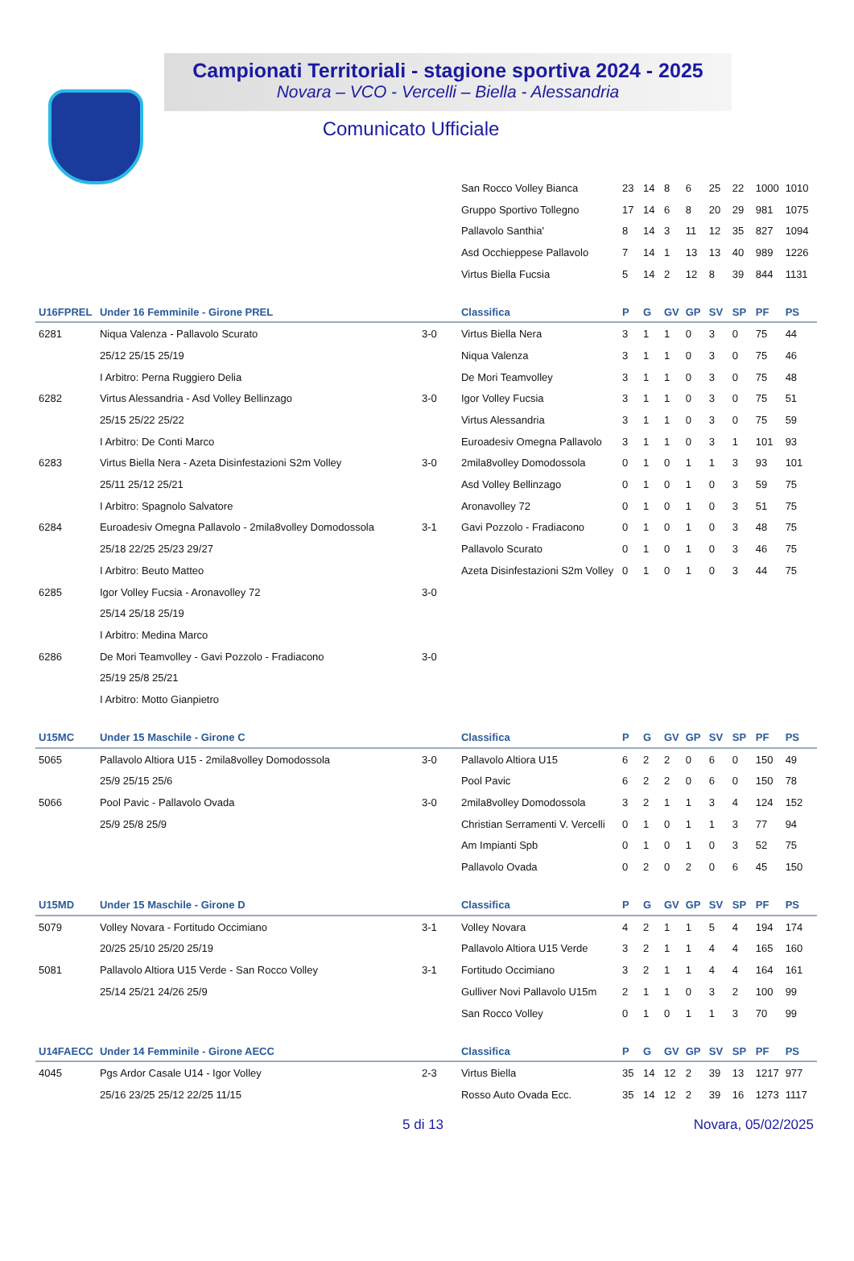Campionati Territoriali - stagione sportiva 2024 - 2025
Novara – VCO - Vercelli – Biella - Alessandria
Comunicato Ufficiale
| | | | San Rocco Volley Bianca | 23 | 14 | 8 | 6 | 25 | 22 | 1000 | 1010 |
| | | | Gruppo Sportivo Tollegno | 17 | 14 | 6 | 8 | 20 | 29 | 981 | 1075 |
| | | | Pallavolo Santhia' | 8 | 14 | 3 | 11 | 12 | 35 | 827 | 1094 |
| | | | Asd Occhieppese Pallavolo | 7 | 14 | 1 | 13 | 13 | 40 | 989 | 1226 |
| | | | Virtus Biella Fucsia | 5 | 14 | 2 | 12 | 8 | 39 | 844 | 1131 |
| U16FPREL | Under 16 Femminile - Girone PREL | | Classifica | P | G | GV | GP | SV | SP | PF | PS |
| 6281 | Niqua Valenza - Pallavolo Scurato | 3-0 | Virtus Biella Nera | 3 | 1 | 1 | 0 | 3 | 0 | 75 | 44 |
| | 25/12 25/15 25/19 | | Niqua Valenza | 3 | 1 | 1 | 0 | 3 | 0 | 75 | 46 |
| | I Arbitro: Perna Ruggiero Delia | | De Mori Teamvolley | 3 | 1 | 1 | 0 | 3 | 0 | 75 | 48 |
| 6282 | Virtus Alessandria - Asd Volley Bellinzago | 3-0 | Igor Volley Fucsia | 3 | 1 | 1 | 0 | 3 | 0 | 75 | 51 |
| | 25/15 25/22 25/22 | | Virtus Alessandria | 3 | 1 | 1 | 0 | 3 | 0 | 75 | 59 |
| | I Arbitro: De Conti Marco | | Euroadesiv Omegna Pallavolo | 3 | 1 | 1 | 0 | 3 | 1 | 101 | 93 |
| 6283 | Virtus Biella Nera - Azeta Disinfestazioni S2m Volley | 3-0 | 2mila8volley Domodossola | 0 | 1 | 0 | 1 | 1 | 3 | 93 | 101 |
| | 25/11 25/12 25/21 | | Asd Volley Bellinzago | 0 | 1 | 0 | 1 | 0 | 3 | 59 | 75 |
| | I Arbitro: Spagnolo Salvatore | | Aronavolley 72 | 0 | 1 | 0 | 1 | 0 | 3 | 51 | 75 |
| 6284 | Euroadesiv Omegna Pallavolo - 2mila8volley Domodossola | 3-1 | Gavi Pozzolo - Fradiacono | 0 | 1 | 0 | 1 | 0 | 3 | 48 | 75 |
| | 25/18 22/25 25/23 29/27 | | Pallavolo Scurato | 0 | 1 | 0 | 1 | 0 | 3 | 46 | 75 |
| | I Arbitro: Beuto Matteo | | Azeta Disinfestazioni S2m Volley | 0 | 1 | 0 | 1 | 0 | 3 | 44 | 75 |
| 6285 | Igor Volley Fucsia - Aronavolley 72 | 3-0 | | | | | | | | | |
| | 25/14 25/18 25/19 | | | | | | | | | | |
| | I Arbitro: Medina Marco | | | | | | | | | | |
| 6286 | De Mori Teamvolley - Gavi Pozzolo - Fradiacono | 3-0 | | | | | | | | | |
| | 25/19 25/8 25/21 | | | | | | | | | | |
| | I Arbitro: Motto Gianpietro | | | | | | | | | | |
| U15MC | Under 15 Maschile - Girone C | | Classifica | P | G | GV | GP | SV | SP | PF | PS |
| 5065 | Pallavolo Altiora U15 - 2mila8volley Domodossola | 3-0 | Pallavolo Altiora U15 | 6 | 2 | 2 | 0 | 6 | 0 | 150 | 49 |
| | 25/9 25/15 25/6 | | Pool Pavic | 6 | 2 | 2 | 0 | 6 | 0 | 150 | 78 |
| 5066 | Pool Pavic - Pallavolo Ovada | 3-0 | 2mila8volley Domodossola | 3 | 2 | 1 | 1 | 3 | 4 | 124 | 152 |
| | 25/9 25/8 25/9 | | Christian Serramenti V. Vercelli | 0 | 1 | 0 | 1 | 1 | 3 | 77 | 94 |
| | | | Am Impianti Spb | 0 | 1 | 0 | 1 | 0 | 3 | 52 | 75 |
| | | | Pallavolo Ovada | 0 | 2 | 0 | 2 | 0 | 6 | 45 | 150 |
| U15MD | Under 15 Maschile - Girone D | | Classifica | P | G | GV | GP | SV | SP | PF | PS |
| 5079 | Volley Novara - Fortitudo Occimiano | 3-1 | Volley Novara | 4 | 2 | 1 | 1 | 5 | 4 | 194 | 174 |
| | 20/25 25/10 25/20 25/19 | | Pallavolo Altiora U15 Verde | 3 | 2 | 1 | 1 | 4 | 4 | 165 | 160 |
| 5081 | Pallavolo Altiora U15 Verde - San Rocco Volley | 3-1 | Fortitudo Occimiano | 3 | 2 | 1 | 1 | 4 | 4 | 164 | 161 |
| | 25/14 25/21 24/26 25/9 | | Gulliver Novi Pallavolo U15m | 2 | 1 | 1 | 0 | 3 | 2 | 100 | 99 |
| | | | San Rocco Volley | 0 | 1 | 0 | 1 | 1 | 3 | 70 | 99 |
| U14FAECC | Under 14 Femminile - Girone AECC | | Classifica | P | G | GV | GP | SV | SP | PF | PS |
| 4045 | Pgs Ardor Casale U14 - Igor Volley | 2-3 | Virtus Biella | 35 | 14 | 12 | 2 | 39 | 13 | 1217 | 977 |
| | 25/16 23/25 25/12 22/25 11/15 | | Rosso Auto Ovada Ecc. | 35 | 14 | 12 | 2 | 39 | 16 | 1273 | 1117 |
5 di 13 Novara, 05/02/2025